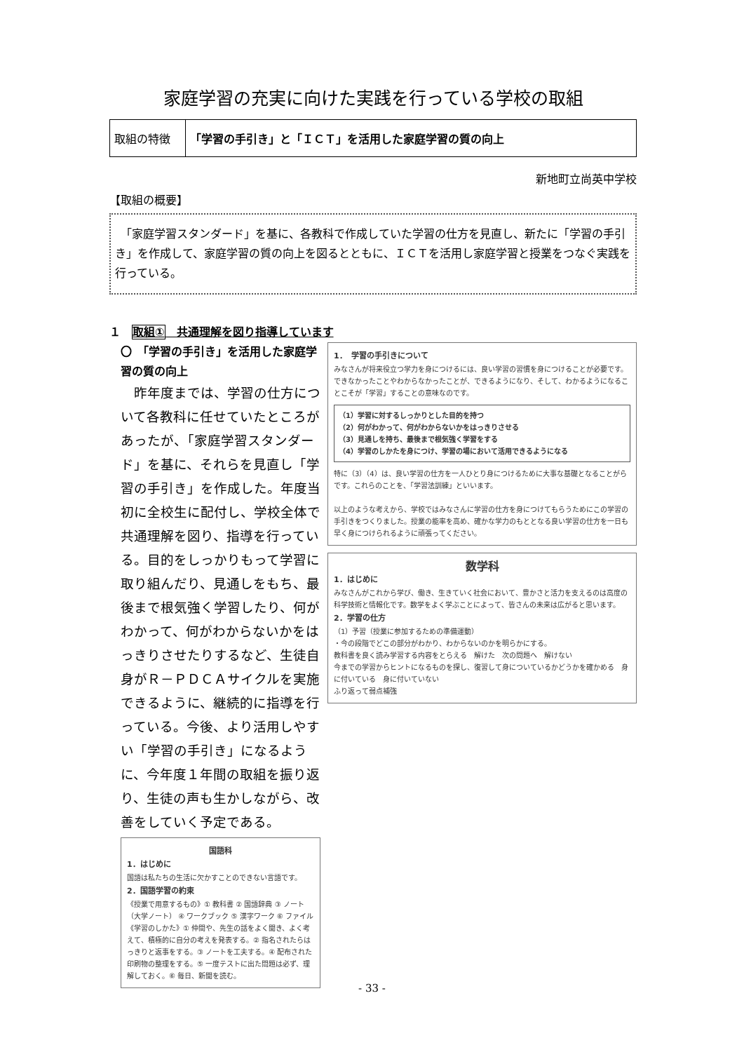家庭学習の充実に向けた実践を行っている学校の取組
| 取組の特徴 | 「学習の手引き」と「ＩＣＴ」を活用した家庭学習の質の向上 |
新地町立尚英中学校
【取組の概要】
　「家庭学習スタンダード」を基に、各教科で作成していた学習の仕方を見直し、新たに「学習の手引き」を作成して、家庭学習の質の向上を図るとともに、ＩＣＴを活用し家庭学習と授業をつなぐ実践を行っている。
１　取組①　共通理解を図り指導しています
〇　「学習の手引き」を活用した家庭学習の質の向上
　昨年度までは、学習の仕方について各教科に任せていたところがあったが、「家庭学習スタンダード」を基に、それらを見直し「学習の手引き」を作成した。年度当初に全校生に配付し、学校全体で共通理解を図り、指導を行っている。目的をしっかりもって学習に取り組んだり、見通しをもち、最後まで根気強く学習したり、何がわかって、何がわからないかをはっきりさせたりするなど、生徒自身がＲ－ＰＤＣＡサイクルを実施できるように、継続的に指導を行っている。今後、より活用しやすい「学習の手引き」になるように、今年度１年間の取組を振り返り、生徒の声も生かしながら、改善をしていく予定である。
国語科
1．はじめに
国語は私たちの生活に欠かすことのできない言語です。
2．国語学習の約束
《授業で用意するもの》① 教科書 ② 国語辞典 ③ ノート（大学ノート） ④ ワークブック ⑤ 漢字ワーク ⑥ ファイル
《学習のしかた》① 仲間や、先生の話をよく聞き、よく考えて、積極的に自分の考えを発表する。② 指名されたらはっきりと返事をする。③ ノートを工夫する。④ 配布された印刷物の整理をする。⑤ 一度テストに出た問題は必ず、理解しておく。⑥ 毎日、新聞を読む。
1．　学習の手引きについて
みなさんが将来役立つ学力を身につけるには、良い学習の習慣を身につけることが必要です。できなかったことやわからなかったことが、できるようになり、そして、わかるようになることこそが「学習」することの意味なのです。
（1）学習に対するしっかりとした目的を持つ
（2）何がわかって、何がわからないかをはっきりさせる
（3）見通しを持ち、最後まで根気強く学習をする
（4）学習のしかたを身につけ、学習の場において活用できるようになる
特に（3）（4）は、良い学習の仕方を一人ひとり身につけるために大事な基礎となることがらです。これらのことを、「学習法訓練」といいます。
以上のような考えから、学校ではみなさんに学習の仕方を身につけてもらうためにこの学習の手引きをつくりました。授業の能率を高め、確かな学力のもととなる良い学習の仕方を一日も早く身につけられるように頑張ってください。
数学科
1．はじめに
みなさんがこれから学び、働き、生きていく社会において、豊かさと活力を支えるのは高度の科学技術と情報化です。数学をよく学ぶことによって、皆さんの未来は広がると思います。
2．学習の仕方
（1）予習（授業に参加するための準備運動）
・今の段階でどこの部分がわかり、わからないのかを明らかにする。
教科書を良く読み学習する内容をとらえる　解けた　次の問題へ　解けない
今までの学習からヒントになるものを探し、復習して身についているかどうかを確かめる　身に付いている　身に付いていない
ふり返って弱点補強
- 33 -